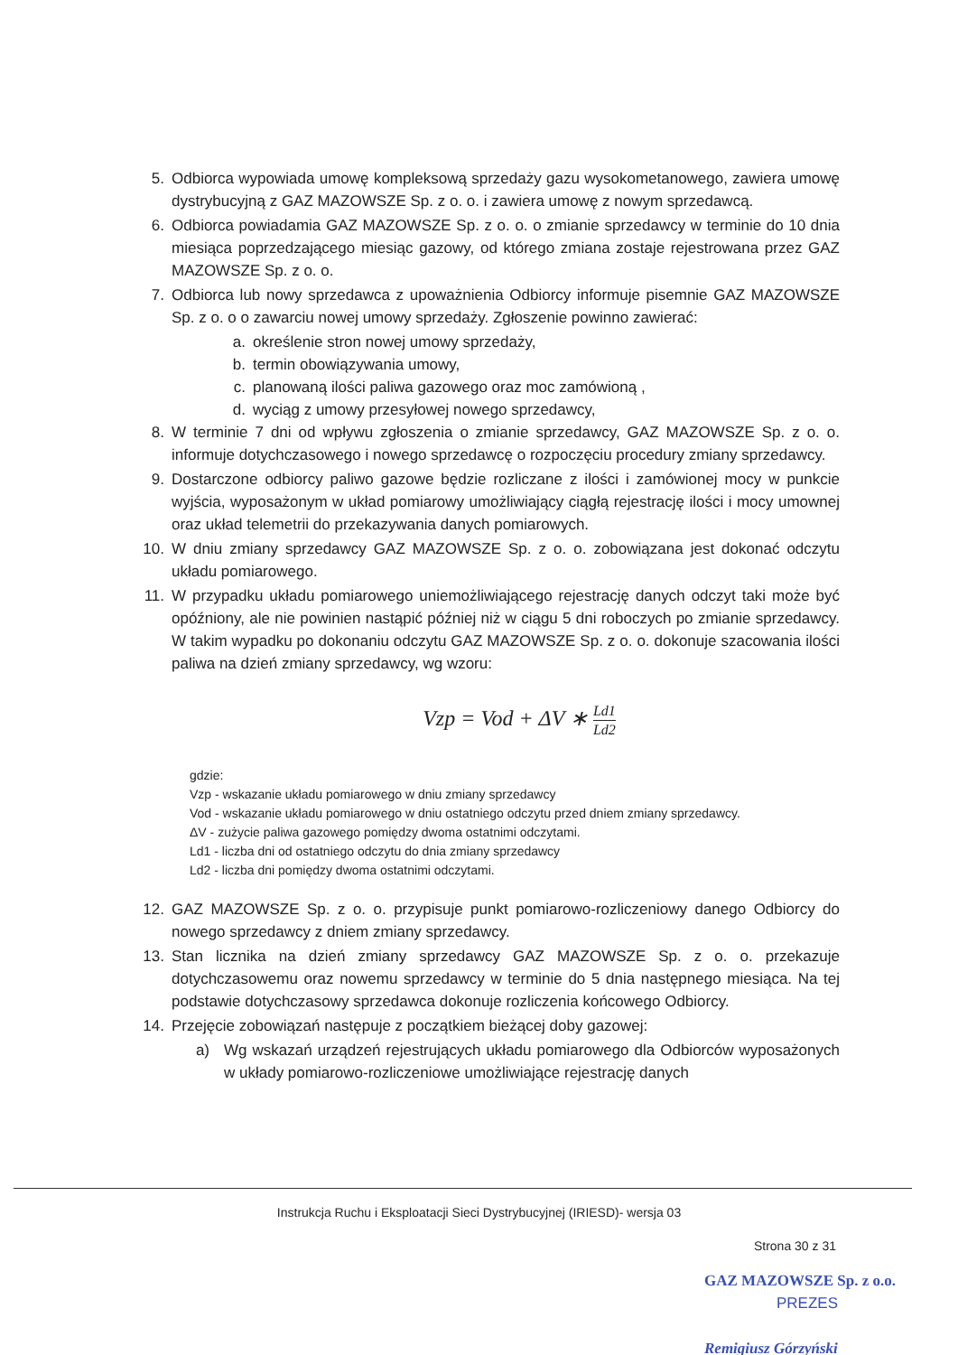5. Odbiorca wypowiada umowę kompleksową sprzedaży gazu wysokometanowego, zawiera umowę dystrybucyjną z GAZ MAZOWSZE Sp. z o. o. i zawiera umowę z nowym sprzedawcą.
6. Odbiorca powiadamia GAZ MAZOWSZE Sp. z o. o. o zmianie sprzedawcy w terminie do 10 dnia miesiąca poprzedzającego miesiąc gazowy, od którego zmiana zostaje rejestrowana przez GAZ MAZOWSZE Sp. z o. o.
7. Odbiorca lub nowy sprzedawca z upoważnienia Odbiorcy informuje pisemnie GAZ MAZOWSZE Sp. z o. o o zawarciu nowej umowy sprzedaży. Zgłoszenie powinno zawierać:
a. określenie stron nowej umowy sprzedaży,
b. termin obowiązywania umowy,
c. planowaną ilości paliwa gazowego oraz moc zamówioną ,
d. wyciąg z umowy przesyłowej nowego sprzedawcy,
8. W terminie 7 dni od wpływu zgłoszenia o zmianie sprzedawcy, GAZ MAZOWSZE Sp. z o. o. informuje dotychczasowego i nowego sprzedawcę o rozpoczęciu procedury zmiany sprzedawcy.
9. Dostarczone odbiorcy paliwo gazowe będzie rozliczane z ilości i zamówionej mocy w punkcie wyjścia, wyposażonym w układ pomiarowy umożliwiający ciągłą rejestrację ilości i mocy umownej oraz układ telemetrii do przekazywania danych pomiarowych.
10. W dniu zmiany sprzedawcy GAZ MAZOWSZE Sp. z o. o. zobowiązana jest dokonać odczytu układu pomiarowego.
11. W przypadku układu pomiarowego uniemożliwiającego rejestrację danych odczyt taki może być opóźniony, ale nie powinien nastąpić później niż w ciągu 5 dni roboczych po zmianie sprzedawcy. W takim wypadku po dokonaniu odczytu GAZ MAZOWSZE Sp. z o. o. dokonuje szacowania ilości paliwa na dzień zmiany sprzedawcy, wg wzoru:
Vzp = Vod + ΔV ∗ Ld1 Ld2
gdzie:
Vzp - wskazanie układu pomiarowego w dniu zmiany sprzedawcy
Vod - wskazanie układu pomiarowego w dniu ostatniego odczytu przed dniem zmiany sprzedawcy.
ΔV - zużycie paliwa gazowego pomiędzy dwoma ostatnimi odczytami.
Ld1 - liczba dni od ostatniego odczytu do dnia zmiany sprzedawcy
Ld2 - liczba dni pomiędzy dwoma ostatnimi odczytami.
12. GAZ MAZOWSZE Sp. z o. o. przypisuje punkt pomiarowo-rozliczeniowy danego Odbiorcy do nowego sprzedawcy z dniem zmiany sprzedawcy.
13. Stan licznika na dzień zmiany sprzedawcy GAZ MAZOWSZE Sp. z o. o. przekazuje dotychczasowemu oraz nowemu sprzedawcy w terminie do 5 dnia następnego miesiąca. Na tej podstawie dotychczasowy sprzedawca dokonuje rozliczenia końcowego Odbiorcy.
14. Przejęcie zobowiązań następuje z początkiem bieżącej doby gazowej:
a) Wg wskazań urządzeń rejestrujących układu pomiarowego dla Odbiorców wyposażonych w układy pomiarowo-rozliczeniowe umożliwiające rejestrację danych
Instrukcja Ruchu i Eksploatacji Sieci Dystrybucyjnej (IRIESD)- wersja 03
Strona 30 z 31
GAZ MAZOWSZE Sp. z o.o.
PREZES
Remigiusz Górzyński